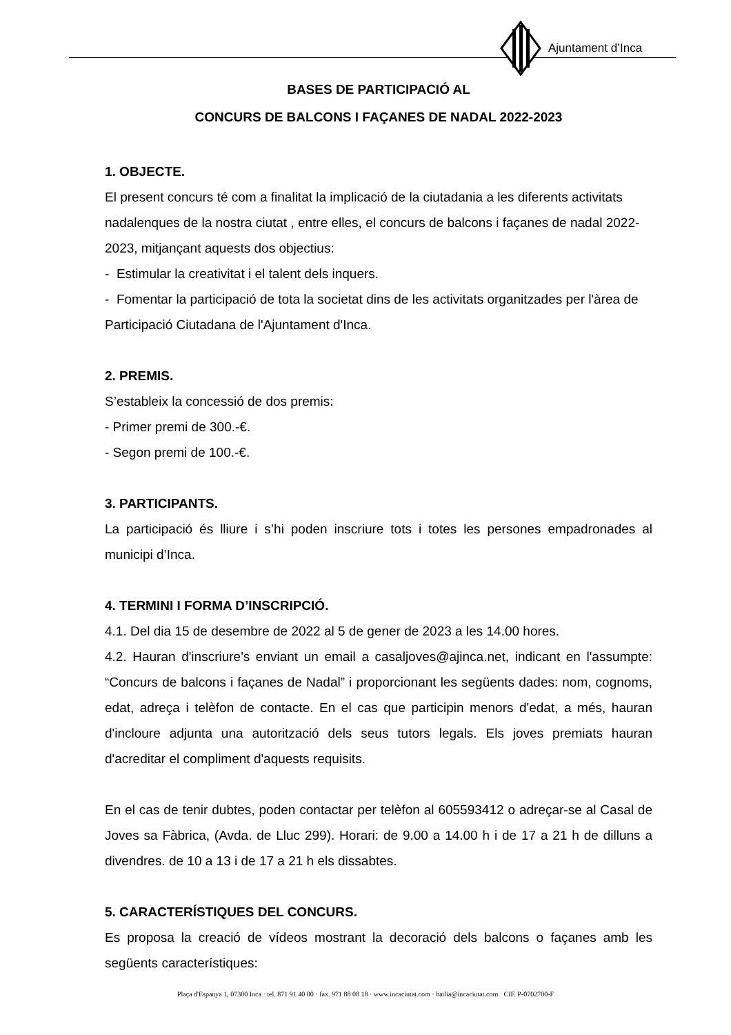Ajuntament d’Inca
BASES DE PARTICIPACIÓ AL
CONCURS DE BALCONS I FAÇANES DE NADAL 2022-2023
1. OBJECTE.
El present concurs té com a finalitat la implicació de la ciutadania a les diferents activitats nadalenques de la nostra ciutat , entre elles, el concurs de balcons i façanes de nadal 2022-2023, mitjançant aquests dos objectius:
- Estimular la creativitat i el talent dels inquers.
- Fomentar la participació de tota la societat dins de les activitats organitzades per l'àrea de Participació Ciutadana de l'Ajuntament d'Inca.
2. PREMIS.
S’estableix la concessió de dos premis:
- Primer premi de 300.-€.
- Segon premi de 100.-€.
3. PARTICIPANTS.
La participació és lliure i s’hi poden inscriure tots i totes les persones empadronades al municipi d’Inca.
4. TERMINI I FORMA D’INSCRIPCIÓ.
4.1. Del dia 15 de desembre de 2022 al 5 de gener de 2023 a les 14.00 hores.
4.2. Hauran d'inscriure's enviant un email a casaljoves@ajinca.net, indicant en l'assumpte: “Concurs de balcons i façanes de Nadal” i proporcionant les següents dades: nom, cognoms, edat, adreça i telèfon de contacte. En el cas que participin menors d'edat, a més, hauran d'incloure adjunta una autorització dels seus tutors legals. Els joves premiats hauran d'acreditar el compliment d'aquests requisits.
En el cas de tenir dubtes, poden contactar per telèfon al 605593412 o adreçar-se al Casal de Joves sa Fàbrica, (Avda. de Lluc 299). Horari: de 9.00 a 14.00 h i de 17 a 21 h de dilluns a divendres. de 10 a 13 i de 17 a 21 h els dissabtes.
5. CARACTERÍSTIQUES DEL CONCURS.
Es proposa la creació de vídeos mostrant la decoració dels balcons o façanes amb les següents característiques:
Plaça d'Espanya 1, 07300 Inca · tel. 871 91 40 00 · fax. 971 88 08 18 · www.incaciutat.com · batlia@incaciutat.com · CIF. P-0702700-F